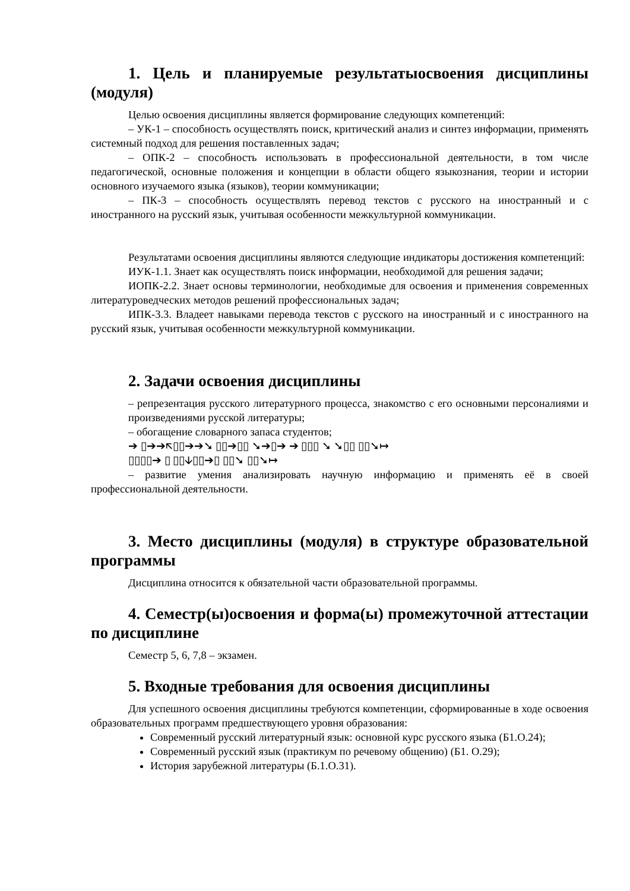1. Цель и планируемые результатыосвоения дисциплины (модуля)
Целью освоения дисциплины является формирование следующих компетенций:
– УК-1 – способность осуществлять поиск, критический анализ и синтез информации, применять системный подход для решения поставленных задач;
– ОПК-2 – способность использовать в профессиональной деятельности, в том числе педагогической, основные положения и концепции в области общего языкознания, теории и истории основного изучаемого языка (языков), теории коммуникации;
– ПК-3 – способность осуществлять перевод текстов с русского на иностранный и с иностранного на русский язык, учитывая особенности межкультурной коммуникации.
Результатами освоения дисциплины являются следующие индикаторы достижения компетенций:
ИУК-1.1. Знает как осуществлять поиск информации, необходимой для решения задачи;
ИОПК-2.2. Знает основы терминологии, необходимые для освоения и применения современных литературоведческих методов решений профессиональных задач;
ИПК-3.3. Владеет навыками перевода текстов с русского на иностранный и с иностранного на русский язык, учитывая особенности межкультурной коммуникации.
2. Задачи освоения дисциплины
– репрезентация русского литературного процесса, знакомство с его основными персоналиями и произведениями русской литературы;
– обогащение словарного запаса студентов;
➔ ▯➔➔🡬▯▯➔➔➘ ▯▯➔▯▯ ➘➔▯➔ ➔ ▯▯▯ ➘ ➘▯▯ ▯▯➘↦
▯▯▯▯➔ ▯ ▯▯🡫▯▯➔▯ ▯▯➘ ▯▯➘↦
– развитие умения анализировать научную информацию и применять её в своей профессиональной деятельности.
3. Место дисциплины (модуля) в структуре образовательной программы
Дисциплина относится к обязательной части образовательной программы.
4. Семестр(ы)освоения и форма(ы) промежуточной аттестации по дисциплине
Семестр 5, 6, 7,8 – экзамен.
5. Входные требования для освоения дисциплины
Для успешного освоения дисциплины требуются компетенции, сформированные в ходе освоения образовательных программ предшествующего уровня образования:
Современный русский литературный язык: основной курс русского языка (Б1.О.24);
Современный русский язык (практикум по речевому общению) (Б1. О.29);
История зарубежной литературы (Б.1.О.31).